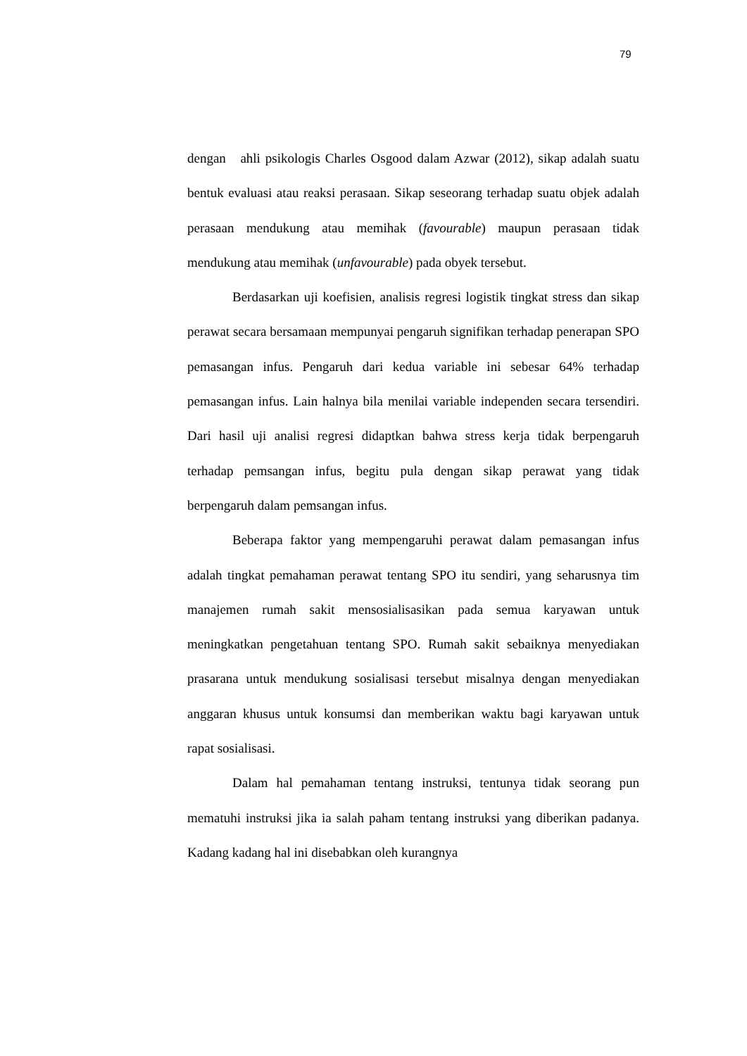79
dengan ahli psikologis Charles Osgood dalam Azwar (2012), sikap adalah suatu bentuk evaluasi atau reaksi perasaan. Sikap seseorang terhadap suatu objek adalah perasaan mendukung atau memihak (favourable) maupun perasaan tidak mendukung atau memihak (unfavourable) pada obyek tersebut.
Berdasarkan uji koefisien, analisis regresi logistik tingkat stress dan sikap perawat secara bersamaan mempunyai pengaruh signifikan terhadap penerapan SPO pemasangan infus. Pengaruh dari kedua variable ini sebesar 64% terhadap pemasangan infus. Lain halnya bila menilai variable independen secara tersendiri. Dari hasil uji analisi regresi didaptkan bahwa stress kerja tidak berpengaruh terhadap pemsangan infus, begitu pula dengan sikap perawat yang tidak berpengaruh dalam pemsangan infus.
Beberapa faktor yang mempengaruhi perawat dalam pemasangan infus adalah tingkat pemahaman perawat tentang SPO itu sendiri, yang seharusnya tim manajemen rumah sakit mensosialisasikan pada semua karyawan untuk meningkatkan pengetahuan tentang SPO. Rumah sakit sebaiknya menyediakan prasarana untuk mendukung sosialisasi tersebut misalnya dengan menyediakan anggaran khusus untuk konsumsi dan memberikan waktu bagi karyawan untuk rapat sosialisasi.
Dalam hal pemahaman tentang instruksi, tentunya tidak seorang pun mematuhi instruksi jika ia salah paham tentang instruksi yang diberikan padanya. Kadang kadang hal ini disebabkan oleh kurangnya